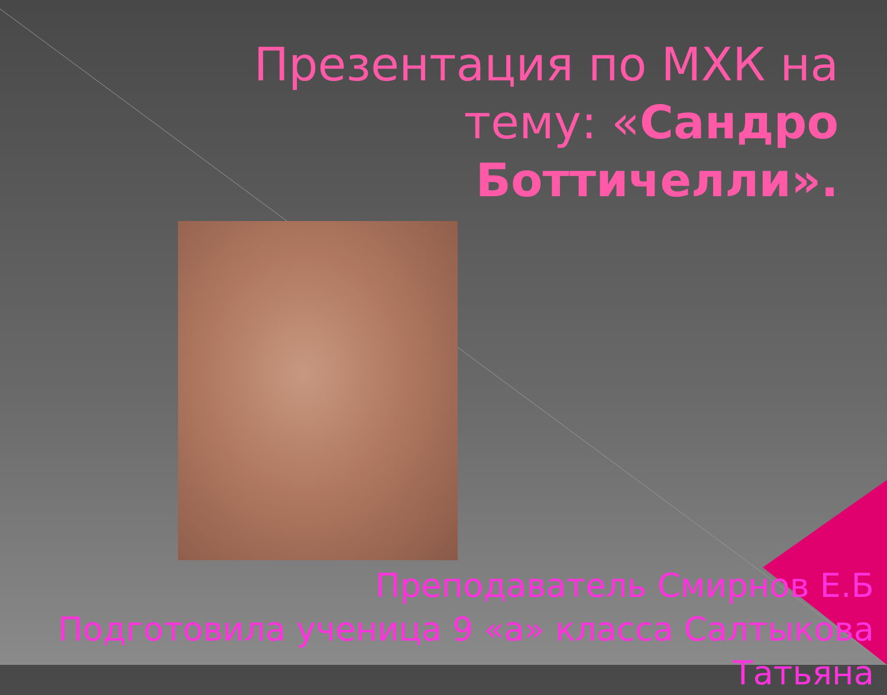Презентация по МХК на тему: «Сандро Боттичелли».
Преподаватель Смирнов Е.Б
Подготовила ученица 9 «а» класса Салтыкова Татьяна